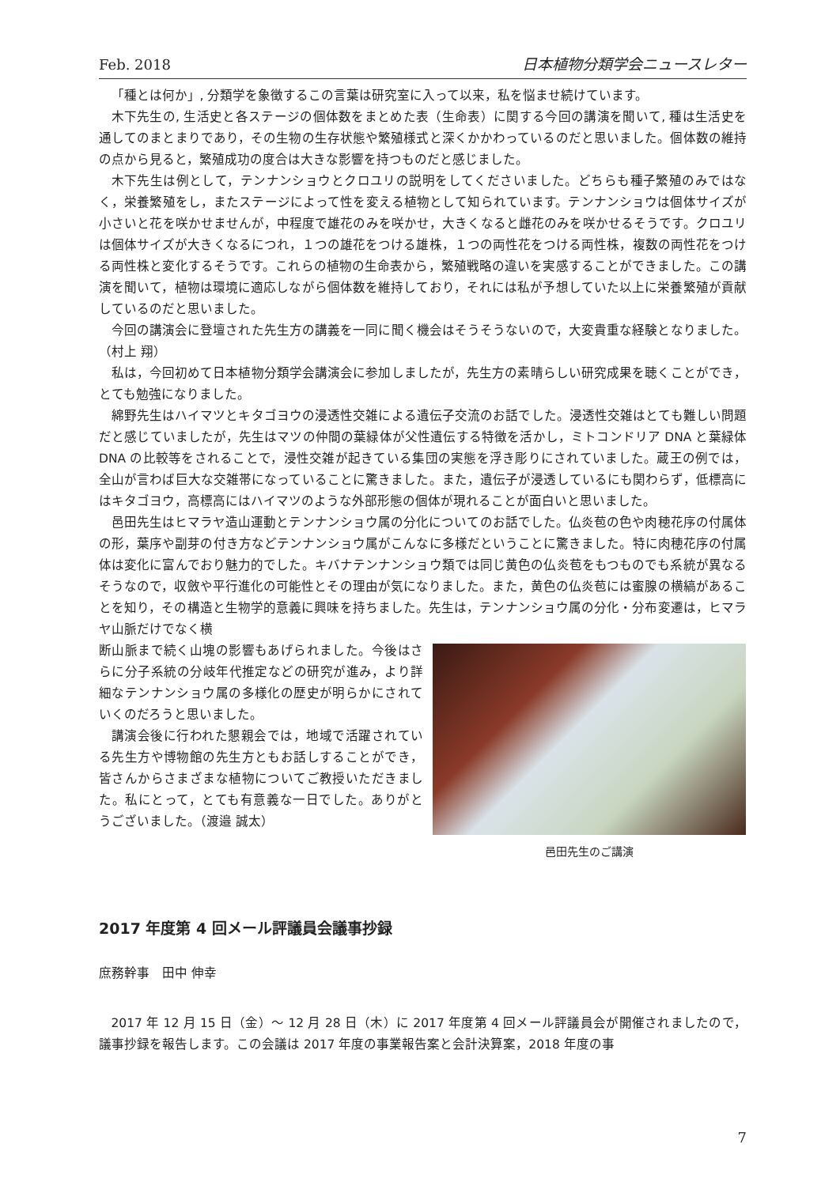Feb. 2018 日本植物分類学会ニュースレター
「種とは何か」, 分類学を象徴するこの言葉は研究室に入って以来，私を悩ませ続けています。
木下先生の, 生活史と各ステージの個体数をまとめた表（生命表）に関する今回の講演を聞いて, 種は生活史を通してのまとまりであり，その生物の生存状態や繁殖様式と深くかかわっているのだと思いました。個体数の維持の点から見ると，繁殖成功の度合は大きな影響を持つものだと感じました。
木下先生は例として，テンナンショウとクロユリの説明をしてくださいました。どちらも種子繁殖のみではなく，栄養繁殖をし，またステージによって性を変える植物として知られています。テンナンショウは個体サイズが小さいと花を咲かせませんが，中程度で雄花のみを咲かせ，大きくなると雌花のみを咲かせるそうです。クロユリは個体サイズが大きくなるにつれ，１つの雄花をつける雄株，１つの両性花をつける両性株，複数の両性花をつける両性株と変化するそうです。これらの植物の生命表から，繁殖戦略の違いを実感することができました。この講演を聞いて，植物は環境に適応しながら個体数を維持しており，それには私が予想していた以上に栄養繁殖が貢献しているのだと思いました。
今回の講演会に登壇された先生方の講義を一同に聞く機会はそうそうないので，大変貴重な経験となりました。（村上 翔）
私は，今回初めて日本植物分類学会講演会に参加しましたが，先生方の素晴らしい研究成果を聴くことができ，とても勉強になりました。
綿野先生はハイマツとキタゴヨウの浸透性交雑による遺伝子交流のお話でした。浸透性交雑はとても難しい問題だと感じていましたが，先生はマツの仲間の葉緑体が父性遺伝する特徴を活かし，ミトコンドリア DNA と葉緑体 DNA の比較等をされることで，浸性交雑が起きている集団の実態を浮き彫りにされていました。蔵王の例では，全山が言わば巨大な交雑帯になっていることに驚きました。また，遺伝子が浸透しているにも関わらず，低標高にはキタゴヨウ，高標高にはハイマツのような外部形態の個体が現れることが面白いと思いました。
邑田先生はヒマラヤ造山運動とテンナンショウ属の分化についてのお話でした。仏炎苞の色や肉穂花序の付属体の形，葉序や副芽の付き方などテンナンショウ属がこんなに多様だということに驚きました。特に肉穂花序の付属体は変化に富んでおり魅力的でした。キバナテンナンショウ類では同じ黄色の仏炎苞をもつものでも系統が異なるそうなので，収斂や平行進化の可能性とその理由が気になりました。また，黄色の仏炎苞には蜜腺の横縞があることを知り，その構造と生物学的意義に興味を持ちました。先生は，テンナンショウ属の分化・分布変遷は，ヒマラヤ山脈だけでなく横
断山脈まで続く山塊の影響もあげられました。今後はさらに分子系統の分岐年代推定などの研究が進み，より詳細なテンナンショウ属の多様化の歴史が明らかにされていくのだろうと思いました。
講演会後に行われた懇親会では，地域で活躍されている先生方や博物館の先生方ともお話しすることができ，皆さんからさまざまな植物についてご教授いただきました。私にとって，とても有意義な一日でした。ありがとうございました。（渡邉 誠太）
邑田先生のご講演
2017 年度第 4 回メール評議員会議事抄録
庶務幹事　田中 伸幸
2017 年 12 月 15 日（金）～ 12 月 28 日（木）に 2017 年度第 4 回メール評議員会が開催されましたので，議事抄録を報告します。この会議は 2017 年度の事業報告案と会計決算案，2018 年度の事
7